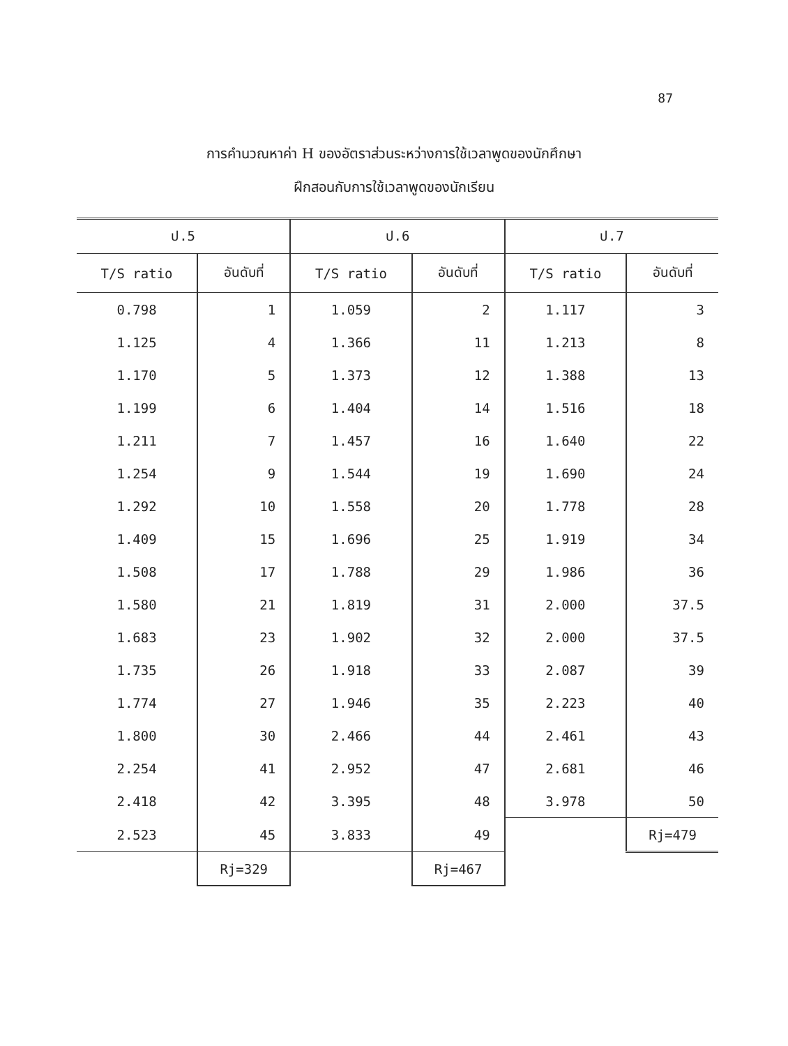87
การคำนวณหาค่า H ของอัตราส่วนระหว่างการใช้เวลาพูดของนักศึกษา
ฝึกสอนกับการใช้เวลาพูดของนักเรียน
| ป.5 | | ป.6 | | ป.7 | |
| --- | --- | --- | --- | --- | --- |
| T/S ratio | อันดับที่ | T/S ratio | อันดับที่ | T/S ratio | อันดับที่ |
| 0.798 | 1 | 1.059 | 2 | 1.117 | 3 |
| 1.125 | 4 | 1.366 | 11 | 1.213 | 8 |
| 1.170 | 5 | 1.373 | 12 | 1.388 | 13 |
| 1.199 | 6 | 1.404 | 14 | 1.516 | 18 |
| 1.211 | 7 | 1.457 | 16 | 1.640 | 22 |
| 1.254 | 9 | 1.544 | 19 | 1.690 | 24 |
| 1.292 | 10 | 1.558 | 20 | 1.778 | 28 |
| 1.409 | 15 | 1.696 | 25 | 1.919 | 34 |
| 1.508 | 17 | 1.788 | 29 | 1.986 | 36 |
| 1.580 | 21 | 1.819 | 31 | 2.000 | 37.5 |
| 1.683 | 23 | 1.902 | 32 | 2.000 | 37.5 |
| 1.735 | 26 | 1.918 | 33 | 2.087 | 39 |
| 1.774 | 27 | 1.946 | 35 | 2.223 | 40 |
| 1.800 | 30 | 2.466 | 44 | 2.461 | 43 |
| 2.254 | 41 | 2.952 | 47 | 2.681 | 46 |
| 2.418 | 42 | 3.395 | 48 | 3.978 | 50 |
| 2.523 | 45 | 3.833 | 49 | | Rj=479 |
| | Rj=329 | | Rj=467 | | |